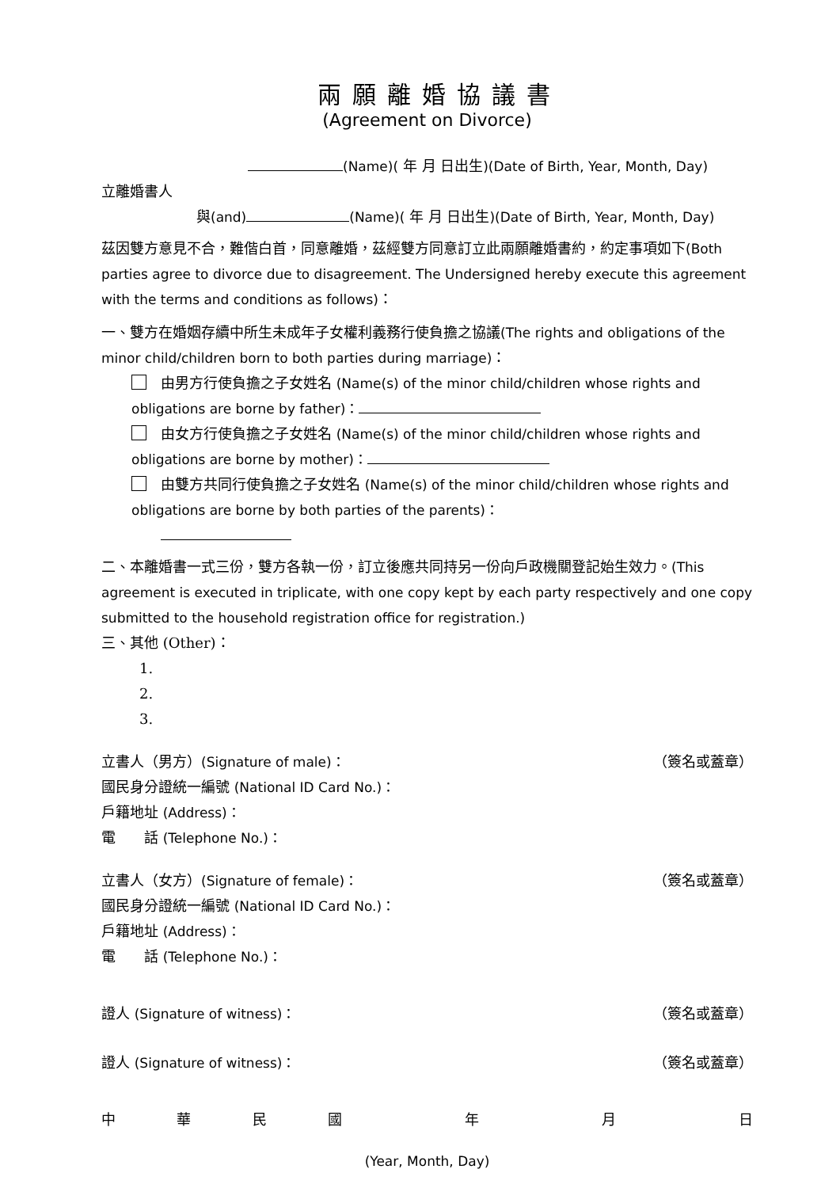兩願離婚協議書
(Agreement on Divorce)
(Name)( 年 月 日出生)(Date of Birth, Year, Month, Day)
立離婚書人
與(and) (Name)( 年 月 日出生)(Date of Birth, Year, Month, Day)
茲因雙方意見不合，難偕白首，同意離婚，茲經雙方同意訂立此兩願離婚書約，約定事項如下(Both parties agree to divorce due to disagreement. The Undersigned hereby execute this agreement with the terms and conditions as follows)：
一、雙方在婚姻存續中所生未成年子女權利義務行使負擔之協議(The rights and obligations of the minor child/children born to both parties during marriage)：
由男方行使負擔之子女姓名 (Name(s) of the minor child/children whose rights and obligations are borne by father)：
由女方行使負擔之子女姓名 (Name(s) of the minor child/children whose rights and obligations are borne by mother)：
由雙方共同行使負擔之子女姓名 (Name(s) of the minor child/children whose rights and obligations are borne by both parties of the parents)：
二、本離婚書一式三份，雙方各執一份，訂立後應共同持另一份向戶政機關登記始生效力。(This agreement is executed in triplicate, with one copy kept by each party respectively and one copy submitted to the household registration office for registration.)
三、其他 (Other)：
1.
2.
3.
立書人（男方）(Signature of male)： （簽名或蓋章）
國民身分證統一編號 (National ID Card No.)：
戶籍地址 (Address)：
電　　話 (Telephone No.)：
立書人（女方）(Signature of female)： （簽名或蓋章）
國民身分證統一編號 (National ID Card No.)：
戶籍地址 (Address)：
電　　話 (Telephone No.)：
證人 (Signature of witness)： （簽名或蓋章）
證人 (Signature of witness)： （簽名或蓋章）
中華民國 年 月 日
(Year, Month, Day)